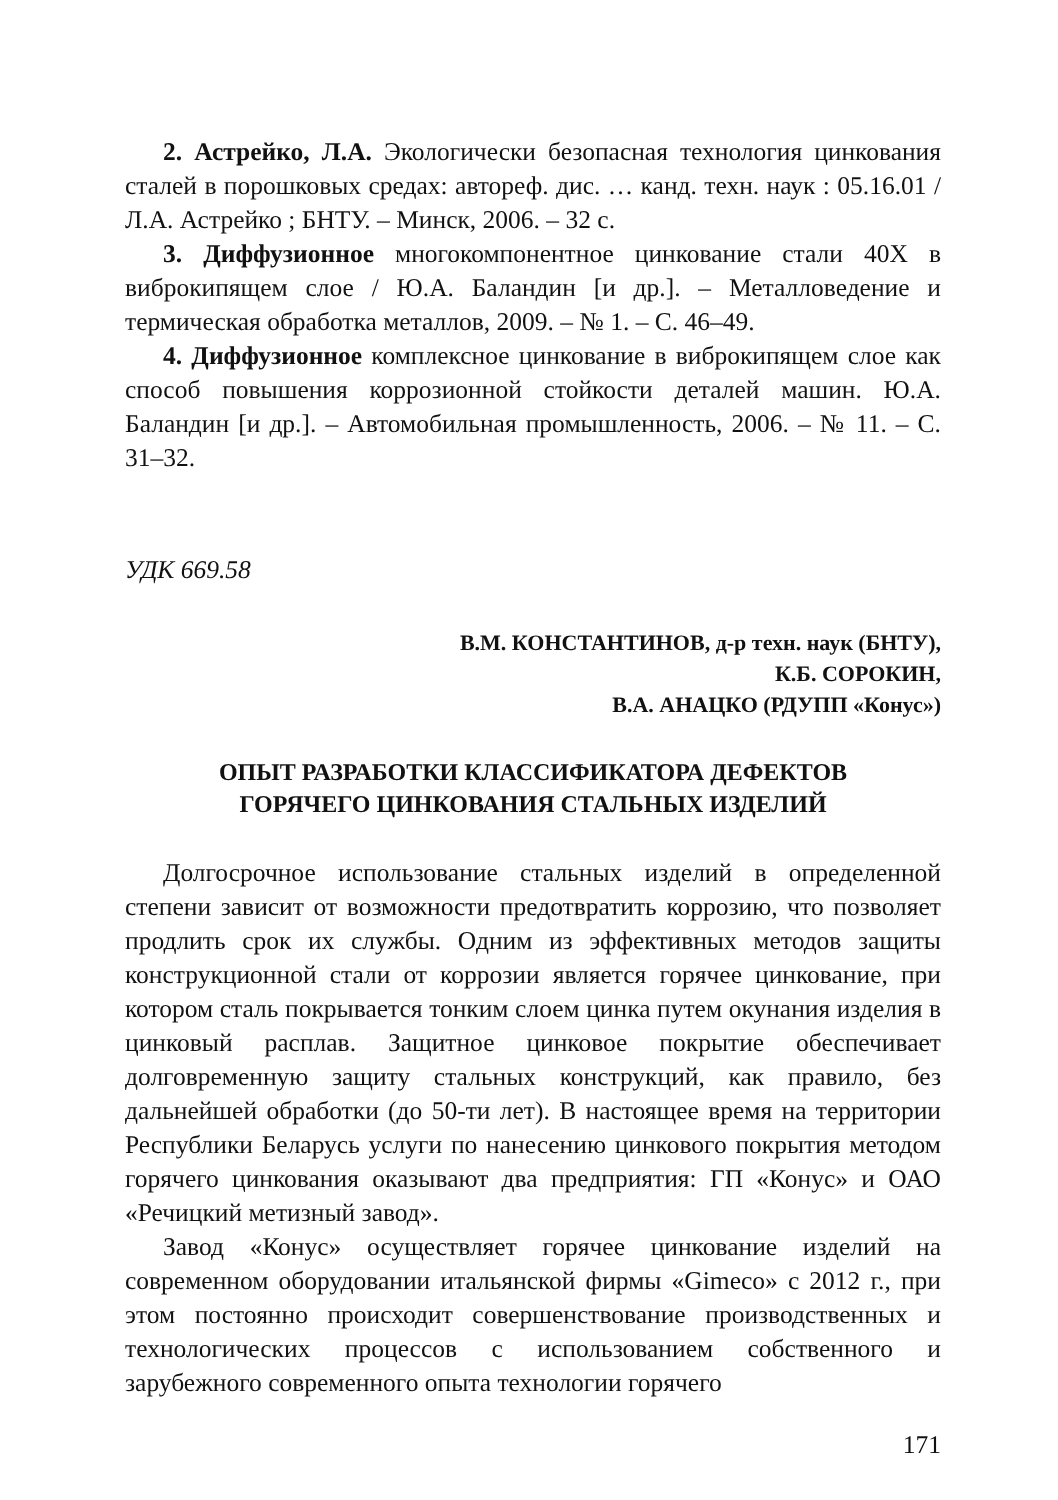2. Астрейко, Л.А. Экологически безопасная технология цинкования сталей в порошковых средах: автореф. дис. … канд. техн. наук : 05.16.01 / Л.А. Астрейко ; БНТУ. – Минск, 2006. – 32 с.
3. Диффузионное многокомпонентное цинкование стали 40Х в виброкипящем слое / Ю.А. Баландин [и др.]. – Металловедение и термическая обработка металлов, 2009. – № 1. – С. 46–49.
4. Диффузионное комплексное цинкование в виброкипящем слое как способ повышения коррозионной стойкости деталей машин. Ю.А. Баландин [и др.]. – Автомобильная промышленность, 2006. – № 11. – С. 31–32.
УДК 669.58
В.М. КОНСТАНТИНОВ, д-р техн. наук (БНТУ),
К.Б. СОРОКИН,
В.А. АНАЦКО (РДУПП «Конус»)
ОПЫТ РАЗРАБОТКИ КЛАССИФИКАТОРА ДЕФЕКТОВ
ГОРЯЧЕГО ЦИНКОВАНИЯ СТАЛЬНЫХ ИЗДЕЛИЙ
Долгосрочное использование стальных изделий в определенной степени зависит от возможности предотвратить коррозию, что позволяет продлить срок их службы. Одним из эффективных методов защиты конструкционной стали от коррозии является горячее цинкование, при котором сталь покрывается тонким слоем цинка путем окунания изделия в цинковый расплав. Защитное цинковое покрытие обеспечивает долговременную защиту стальных конструкций, как правило, без дальнейшей обработки (до 50-ти лет). В настоящее время на территории Республики Беларусь услуги по нанесению цинкового покрытия методом горячего цинкования оказывают два предприятия: ГП «Конус» и ОАО «Речицкий метизный завод».
Завод «Конус» осуществляет горячее цинкование изделий на современном оборудовании итальянской фирмы «Gimeco» с 2012 г., при этом постоянно происходит совершенствование производственных и технологических процессов с использованием собственного и зарубежного современного опыта технологии горячего
171